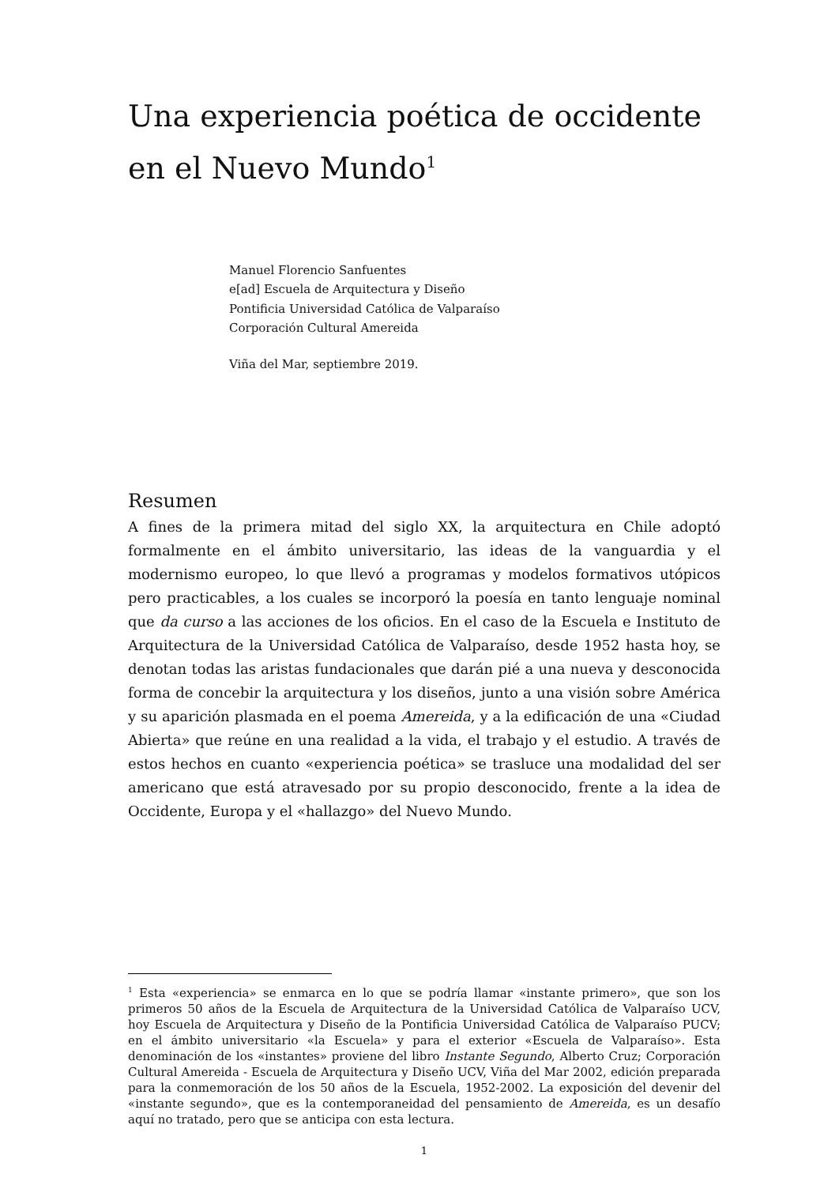Una experiencia poética de occidente en el Nuevo Mundo<sup>1</sup>
Manuel Florencio Sanfuentes
e[ad] Escuela de Arquitectura y Diseño
Pontificia Universidad Católica de Valparaíso
Corporación Cultural Amereida
Viña del Mar, septiembre 2019.
Resumen
A fines de la primera mitad del siglo XX, la arquitectura en Chile adoptó formalmente en el ámbito universitario, las ideas de la vanguardia y el modernismo europeo, lo que llevó a programas y modelos formativos utópicos pero practicables, a los cuales se incorporó la poesía en tanto lenguaje nominal que da curso a las acciones de los oficios. En el caso de la Escuela e Instituto de Arquitectura de la Universidad Católica de Valparaíso, desde 1952 hasta hoy, se denotan todas las aristas fundacionales que darán pié a una nueva y desconocida forma de concebir la arquitectura y los diseños, junto a una visión sobre América y su aparición plasmada en el poema Amereida, y a la edificación de una «Ciudad Abierta» que reúne en una realidad a la vida, el trabajo y el estudio. A través de estos hechos en cuanto «experiencia poética» se trasluce una modalidad del ser americano que está atravesado por su propio desconocido, frente a la idea de Occidente, Europa y el «hallazgo» del Nuevo Mundo.
<sup>1</sup> Esta «experiencia» se enmarca en lo que se podría llamar «instante primero», que son los primeros 50 años de la Escuela de Arquitectura de la Universidad Católica de Valparaíso UCV, hoy Escuela de Arquitectura y Diseño de la Pontificia Universidad Católica de Valparaíso PUCV; en el ámbito universitario «la Escuela» y para el exterior «Escuela de Valparaíso». Esta denominación de los «instantes» proviene del libro Instante Segundo, Alberto Cruz; Corporación Cultural Amereida - Escuela de Arquitectura y Diseño UCV, Viña del Mar 2002, edición preparada para la conmemoración de los 50 años de la Escuela, 1952-2002. La exposición del devenir del «instante segundo», que es la contemporaneidad del pensamiento de Amereida, es un desafío aquí no tratado, pero que se anticipa con esta lectura.
1